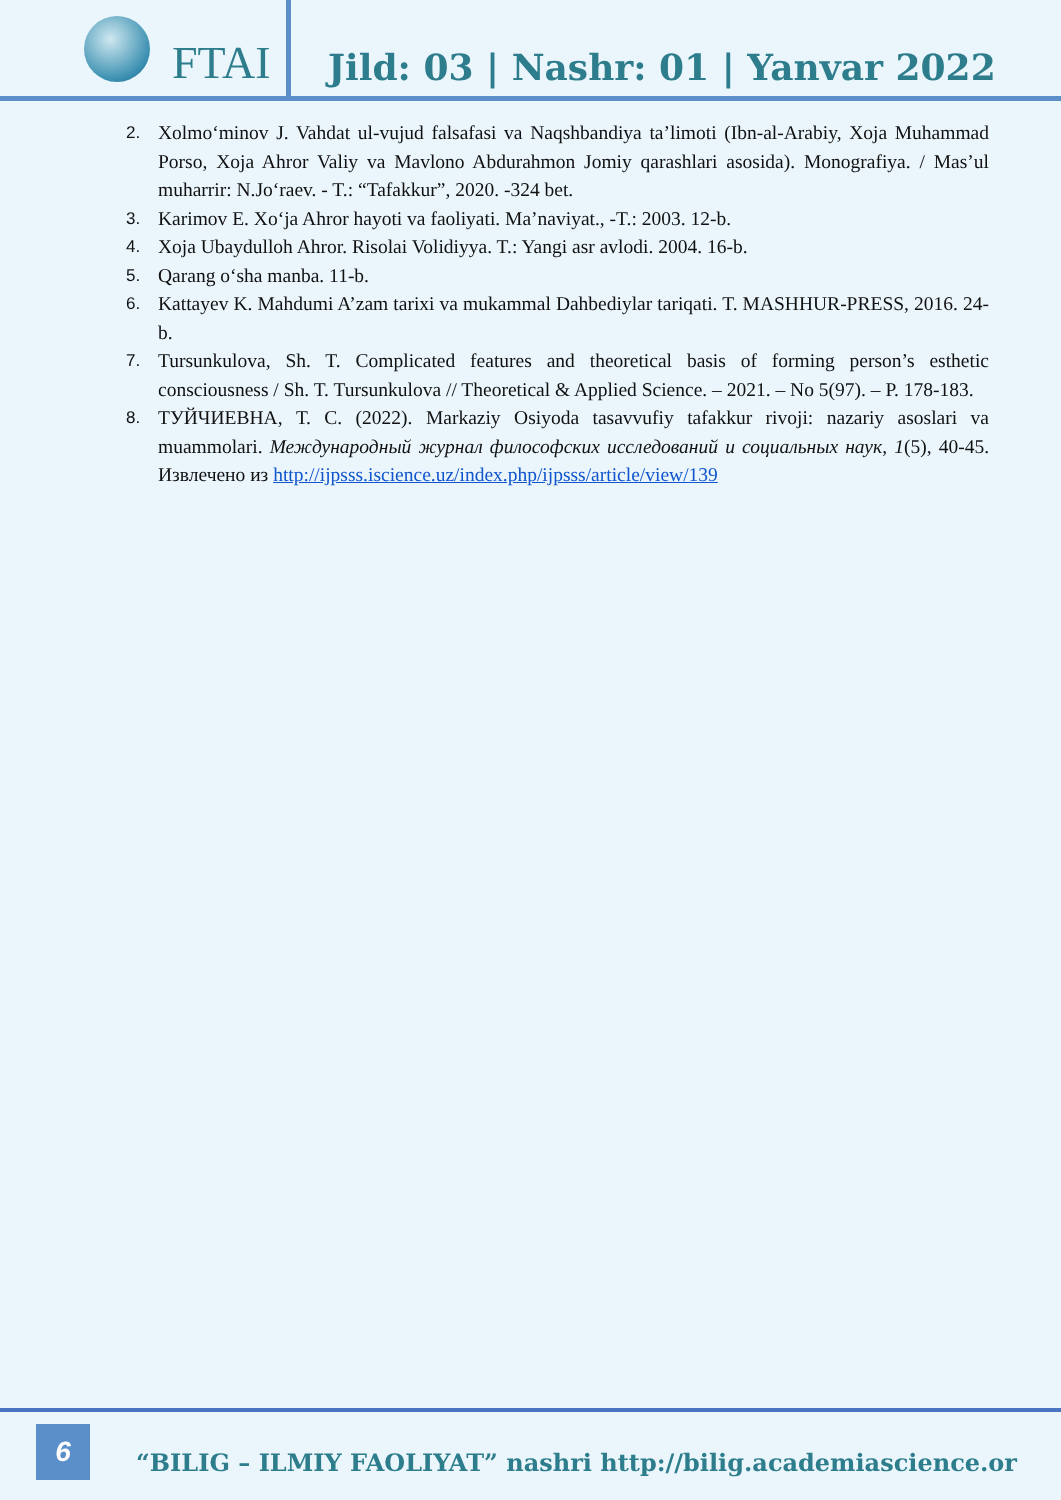FTAI
Jild: 03 | Nashr: 01 | Yanvar 2022
2. Xolmo‘minov J. Vahdat ul-vujud falsafasi va Naqshbandiya ta’limoti (Ibn-al-Arabiy, Xoja Muhammad Porso, Xoja Ahror Valiy va Mavlono Abdurahmon Jomiy qarashlari asosida). Monografiya. / Mas’ul muharrir: N.Jo‘raev. - T.: “Tafakkur”, 2020. -324 bet.
3. Karimov E. Xo‘ja Ahror hayoti va faoliyati. Ma’naviyat., -T.: 2003. 12-b.
4. Xoja Ubaydulloh Ahror. Risolai Volidiyya. T.: Yangi asr avlodi. 2004. 16-b.
5. Qarang o‘sha manba. 11-b.
6. Kattayev K. Mahdumi A’zam tarixi va mukammal Dahbediylar tariqati. T. MASHHUR-PRESS, 2016. 24-b.
7. Tursunkulova, Sh. T. Complicated features and theoretical basis of forming person’s esthetic consciousness / Sh. T. Tursunkulova // Theoretical & Applied Science. – 2021. – No 5(97). – P. 178-183.
8. ТУЙЧИЕВНА, Т. С. (2022). Markaziy Osiyoda tasavvufiy tafakkur rivoji: nazariy asoslari va muammolari. Международный журнал философских исследований и социальных наук, 1(5), 40-45. Извлечено из http://ijpsss.iscience.uz/index.php/ijpsss/article/view/139
6
“BILIG – ILMIY FAOLIYAT” nashri http://bilig.academiascience.or